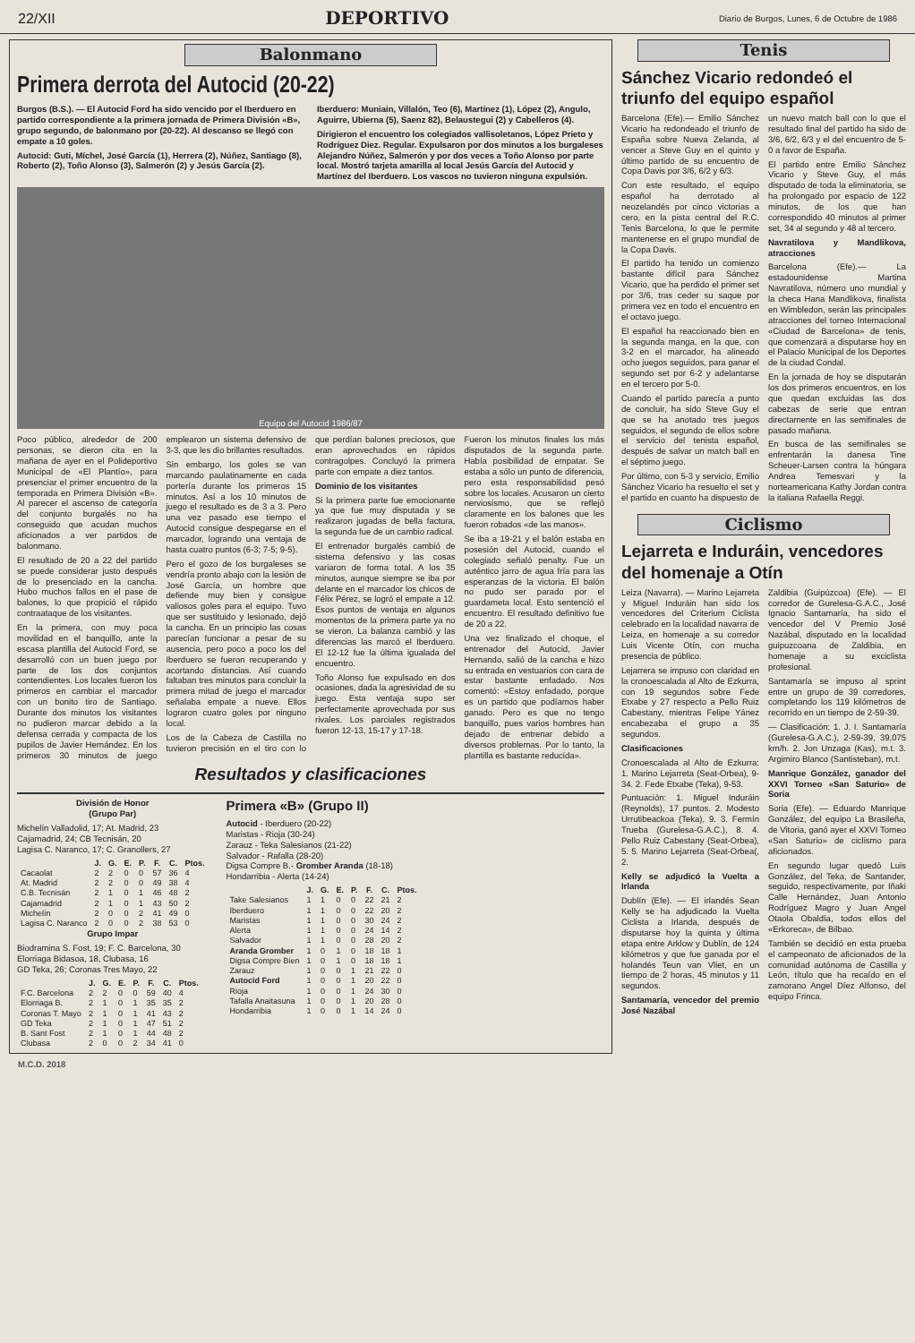22/XII DEPORTIVO Diario de Burgos, Lunes, 6 de Octubre de 1986
Balonmano
Primera derrota del Autocid (20-22)
Burgos (B.S.). — El Autocid Ford ha sido vencido por el Iberduero en partido correspondiente a la primera jornada de Primera División «B», grupo segundo, de balonmano por (20-22). Al descanso se llegó con empate a 10 goles.
Autocid: Guti, Míchel, José García (1), Herrera (2), Núñez, Santiago (8), Roberto (2), Toño Alonso (3), Salmerón (2) y Jesús García (2).
Iberduero: Muniain, Villalón, Teo (6), Martínez (1), López (2), Angulo, Aguirre, Ubierna (5), Saenz 82), Belaustegui (2) y Cabelleros (4).
Dirigieron el encuentro los colegiados vallisoletanos, López Prieto y Rodríguez Diez. Regular. Expulsaron por dos minutos a los burgaleses Alejandro Núñez, Salmerón y por dos veces a Toño Alonso por parte local. Mostró tarjeta amarilla al local Jesús García del Autocid y Martínez del Iberduero. Los vascos no tuvieron ninguna expulsión.
Equipo del Autocid 1986/87
Poco público, alrededor de 200 personas, se dieron cita en la mañana de ayer en el Polideportivo Municipal de «El Plantío», para presenciar el primer encuentro de la temporada en Primera División «B». Al parecer el ascenso de categoría del conjunto burgalés no ha conseguido que acudan muchos aficionados a ver partidos de balonmano.
El resultado de 20 a 22 del partido se puede considerar justo después de lo presenciado en la cancha. Hubo muchos fallos en el pase de balones, lo que propició el rápido contraataque de los visitantes.
En la primera, con muy poca movilidad en el banquillo, ante la escasa plantilla del Autocid Ford, se desarrolló con un buen juego por parte de los dos conjuntos contendientes. Los locales fueron los primeros en cambiar el marcador con un bonito tiro de Santiago. Durante dos minutos los visitantes no pudieron marcar debido a la defensa cerrada y compacta de los pupilos de Javier Hernández. En los primeros 30 minutos de juego emplearon un sistema defensivo de 3-3, que les dio brillantes resultados.
Sin embargo, los goles se van marcando paulatinamente en cada portería durante los primeros 15 minutos. Así a los 10 minutos de juego el resultado es de 3 a 3. Pero una vez pasado ese tiempo el Autocid consigue despegarse en el marcador, logrando una ventaja de hasta cuatro puntos (6-3; 7-5; 9-5).
Pero el gozo de los burgaleses se vendría pronto abajo con la lesión de José García, un hombre que defiende muy bien y consigue valiosos goles para el equipo. Tuvo que ser sustituido y lesionado, dejó la cancha. En un principio las cosas parecían funcionar a pesar de su ausencia, pero poco a poco los del Iberduero se fueron recuperando y acortando distancias. Así cuando faltaban tres minutos para concluir la primera mitad de juego el marcador señalaba empate a nueve. Ellos lograron cuatro goles por ninguno local.
Los de la Cabeza de Castilla no tuvieron precisión en el tiro con lo que perdían balones preciosos, que eran aprovechados en rápidos contragolpes. Concluyó la primera parte con empate a diez tantos.
Dominio de los visitantes
Si la primera parte fue emocionante ya que fue muy disputada y se realizaron jugadas de bella factura, la segunda fue de un cambio radical.
El entrenador burgalés cambió de sistema defensivo y las cosas variaron de forma total. A los 35 minutos, aunque siempre se iba por delante en el marcador los chicos de Félix Pérez, se logró el empate a 12. Esos puntos de ventaja en algunos momentos de la primera parte ya no se vieron. La balanza cambió y las diferencias las marcó el Iberduero. El 12-12 fue la última igualada del encuentro.
Toño Alonso fue expulsado en dos ocasiones, dada la agresividad de su juego. Esta ventaja supo ser perfectamente aprovechada por sus rivales. Los parciales registrados fueron 12-13, 15-17 y 17-18.
Fueron los minutos finales los más disputados de la segunda parte. Había posibilidad de empatar. Se estaba a sólo un punto de diferencia, pero esta responsabilidad pesó sobre los locales. Acusaron un cierto nerviosismo, que se reflejó claramente en los balones que les fueron robados «de las manos».
Se iba a 19-21 y el balón estaba en posesión del Autocid, cuando el colegiado señaló penalty. Fue un auténtico jarro de agua fría para las esperanzas de la victoria. El balón no pudo ser parado por el guardameta local. Esto sentenció el encuentro. El resultado definitivo fue de 20 a 22.
Una vez finalizado el choque, el entrenador del Autocid, Javier Hernando, salió de la cancha e hizo su entrada en vestuarios con cara de estar bastante enfadado. Nos comentó: «Estoy enfadado, porque es un partido que podíamos haber ganado. Pero es que no tengo banquillo, pues varios hombres han dejado de entrenar debido a diversos problemas. Por lo tanto, la plantilla es bastante reducida».
Resultados y clasificaciones
División de Honor
(Grupo Par)
Michelín Valladolid, 17; At. Madrid, 23
Cajamadrid, 24; CB Tecnisán, 20
Lagisa C. Naranco, 17; C. Granollers, 27
| | J. | G. | E. | P. | F. | C. | Ptos. |
| --- | --- | --- | --- | --- | --- | --- | --- |
| Cacaolat | 2 | 2 | 0 | 0 | 57 | 36 | 4 |
| At. Madrid | 2 | 2 | 0 | 0 | 49 | 38 | 4 |
| C.B. Tecnisán | 2 | 1 | 0 | 1 | 46 | 48 | 2 |
| Cajamadrid | 2 | 1 | 0 | 1 | 43 | 50 | 2 |
| Michelín | 2 | 0 | 0 | 2 | 41 | 49 | 0 |
| Lagisa C. Naranco | 2 | 0 | 0 | 2 | 38 | 53 | 0 |
Grupo Impar
Biodramina S. Fost, 19; F. C. Barcelona, 30
Elorriaga Bidasoa, 18, Clubasa, 16
GD Teka, 26; Coronas Tres Mayo, 22
| | J. | G. | E. | P. | F. | C. | Ptos. |
| --- | --- | --- | --- | --- | --- | --- | --- |
| F.C. Barcelona | 2 | 2 | 0 | 0 | 59 | 40 | 4 |
| Elorriaga B. | 2 | 1 | 0 | 1 | 35 | 35 | 2 |
| Coronas T. Mayo | 2 | 1 | 0 | 1 | 41 | 43 | 2 |
| GD Teka | 2 | 1 | 0 | 1 | 47 | 51 | 2 |
| B. Sant Fost | 2 | 1 | 0 | 1 | 44 | 48 | 2 |
| Clubasa | 2 | 0 | 0 | 2 | 34 | 41 | 0 |
Primera «B» (Grupo II)
Autocid - Iberduero (20-22)
Maristas - Rioja (30-24)
Zarauz - Teka Salesianos (21-22)
Salvador - Rafalla (28-20)
Digsa Compre B.- Gromber Aranda (18-18)
Hondarribia - Alerta (14-24)
| | J. | G. | E. | P. | F. | C. | Ptos. |
| --- | --- | --- | --- | --- | --- | --- | --- |
| Take Salesianos | 1 | 1 | 0 | 0 | 22 | 21 | 2 |
| Iberduero | 1 | 1 | 0 | 0 | 22 | 20 | 2 |
| Maristas | 1 | 1 | 0 | 0 | 30 | 24 | 2 |
| Alerta | 1 | 1 | 0 | 0 | 24 | 14 | 2 |
| Salvador | 1 | 1 | 0 | 0 | 28 | 20 | 2 |
| Aranda Gromber | 1 | 0 | 1 | 0 | 18 | 18 | 1 |
| Digsa Compre Bien | 1 | 0 | 1 | 0 | 18 | 18 | 1 |
| Zarauz | 1 | 0 | 0 | 1 | 21 | 22 | 0 |
| Autocid Ford | 1 | 0 | 0 | 1 | 20 | 22 | 0 |
| Rioja | 1 | 0 | 0 | 1 | 24 | 30 | 0 |
| Tafalla Anaitasuna | 1 | 0 | 0 | 1 | 20 | 28 | 0 |
| Hondarribia | 1 | 0 | 0 | 1 | 14 | 24 | 0 |
Tenis
Sánchez Vicario redondeó el triunfo del equipo español
Barcelona (Efe).— Emilio Sánchez Vicario ha redondeado el triunfo de España sobre Nueva Zelanda, al vencer a Steve Guy en el quinto y último partido de su encuentro de Copa Davis por 3/6, 6/2 y 6/3.
Con este resultado, el equipo español ha derrotado al neozelandés por cinco victorias a cero, en la pista central del R.C. Tenis Barcelona, lo que le permite mantenerse en el grupo mundial de la Copa Davis.
El partido ha tenido un comienzo bastante difícil para Sánchez Vicario, que ha perdido el primer set por 3/6, tras ceder su saque por primera vez en todo el encuentro en el octavo juego.
El español ha reaccionado bien en la segunda manga, en la que, con 3-2 en el marcador, ha alineado ocho juegos seguidos, para ganar el segundo set por 6-2 y adelantarse en el tercero por 5-0.
Cuando el partido parecía a punto de concluir, ha sido Steve Guy el que se ha anotado tres juegos seguidos, el segundo de ellos sobre el servicio del tenista español, después de salvar un match ball en el séptimo juego.
Por último, con 5-3 y servicio, Emilio Sánchez Vicario ha resuelto el set y el partido en cuanto ha dispuesto de un nuevo match ball con lo que el resultado final del partido ha sido de 3/6, 6/2, 6/3 y el del encuentro de 5-0 a favor de España.
El partido entre Emilio Sánchez Vicario y Steve Guy, el más disputado de toda la eliminatoria, se ha prolongado por espacio de 122 minutos, de los que han correspondido 40 minutos al primer set, 34 al segundo y 48 al tercero.
Navratilova y Mandlikova, atracciones
Barcelona (Efe).— La estadounidense Martina Navratilova, número uno mundial y la checa Hana Mandlikova, finalista en Wimbledon, serán las principales atracciones del torneo Internacional «Ciudad de Barcelona» de tenis, que comenzará a disputarse hoy en el Palacio Municipal de los Deportes de la ciudad Condal.
En la jornada de hoy se disputarán los dos primeros encuentros, en los que quedan excluidas las dos cabezas de serie que entran directamente en las semifinales de pasado mañana.
En busca de las semifinales se enfrentarán la danesa Tine Scheuer-Larsen contra la húngara Andrea Temesvari y la norteamericana Kathy Jordan contra la italiana Rafaella Reggi.
Ciclismo
Lejarreta e Induráin, vencedores del homenaje a Otín
Leiza (Navarra). — Marino Lejarreta y Miguel Induráin han sido los vencedores del Criterium Ciclista celebrado en la localidad navarra de Leiza, en homenaje a su corredor Luis Vicente Otín, con mucha presencia de público.
Lejarrera se impuso con claridad en la cronoescalada al Alto de Ezkurra, con 19 segundos sobre Fede Etxabe y 27 respecto a Pello Ruiz Cabestany, mientras Felipe Yánez encabezaba el grupo a 35 segundos.
Clasificaciones
Cronoescalada al Alto de Ezkurra: 1. Marino Lejarreta (Seat-Orbea), 9-34. 2. Fede Etxabe (Teka), 9-53.
Puntuación: 1. Miguel Induráin (Reynolds), 17 puntos. 2. Modesto Urrutibeackoa (Teka), 9. 3. Fermín Trueba (Gurelesa-G.A.C.), 8. 4. Pello Ruiz Cabestany (Seat-Orbea), 5. 5. Marino Lejarreta (Seat-Orbea(, 2.
Kelly se adjudicó la Vuelta a Irlanda
Dublín (Efe). — El irlandés Sean Kelly se ha adjudicado la Vuelta Ciclista a Irlanda, después de disputarse hoy la quinta y última etapa entre Arklow y Dublín, de 124 kilómetros y que fue ganada por el holandés Teun van Vliet, en un tiempo de 2 horas, 45 minutos y 11 segundos.
Santamaría, vencedor del premio José Nazábal
Zaldibia (Guipúzcoa) (Efe). — El corredor de Gurelesa-G.A.C., José Ignacio Santamaría, ha sido el vencedor del V Premio José Nazábal, disputado en la localidad guipuzcoana de Zaldibia, en homenaje a su exciclista profesional.
Santamaría se impuso al sprint entre un grupo de 39 corredores, completando los 119 kilómetros de recorrido en un tiempo de 2-59-39.
— Clasificación: 1. J. I. Santamaría (Gurelesa-G.A.C.), 2-59-39, 39,075 km/h. 2. Jon Unzaga (Kas), m.t. 3. Argimiro Blanco (Santisteban), m.t.
Manrique González, ganador del XXVI Torneo «San Saturio» de Soria
Soria (Efe). — Eduardo Manrique González, del equipo La Brasileña, de Vitoria, ganó ayer el XXVI Torneo «San Saturio» de ciclismo para aficionados.
En segundo lugar quedó Luis González, del Teka, de Santander, seguido, respectivamente, por Iñaki Calle Hernández, Juan Antonio Rodríguez Magro y Juan Angel Otaola Obaldía, todos ellos del «Erkoreca», de Bilbao.
También se decidió en esta prueba el campeonato de aficionados de la comunidad autónoma de Castilla y León, título que ha recaído en el zamorano Angel Díez Alfonso, del equipo Frinca.
M.C.D. 2018